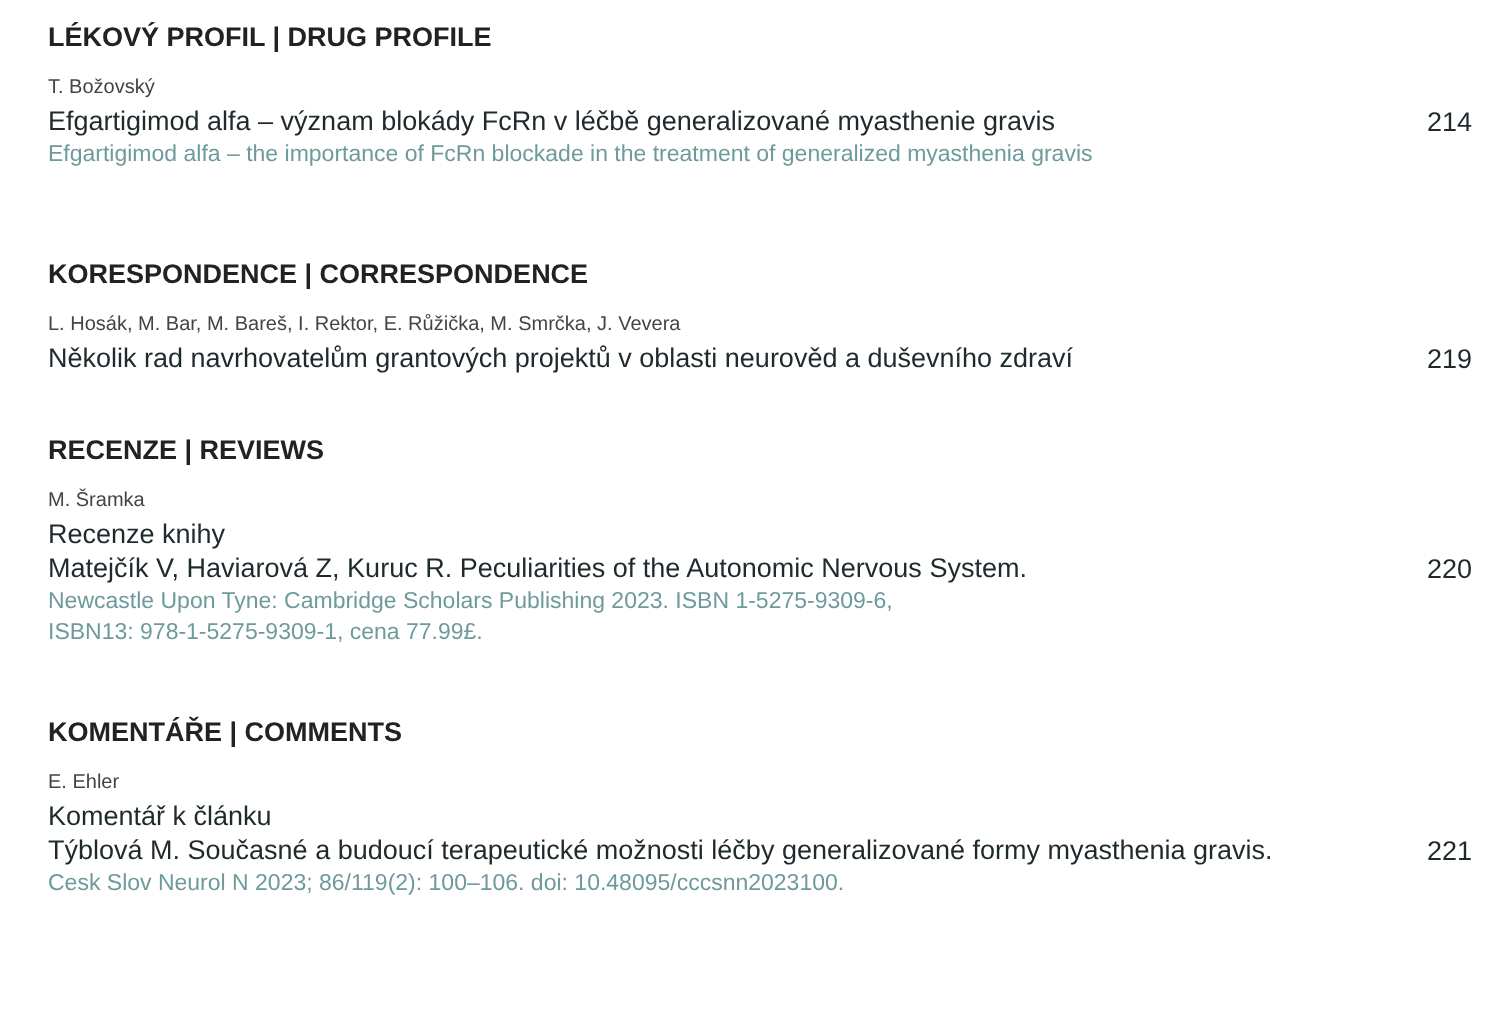LÉKOVÝ PROFIL | DRUG PROFILE
T. Božovský
Efgartigimod alfa – význam blokády FcRn v léčbě generalizované myasthenie gravis
214
Efgartigimod alfa – the importance of FcRn blockade in the treatment of generalized myasthenia gravis
KORESPONDENCE | CORRESPONDENCE
L. Hosák, M. Bar, M. Bareš, I. Rektor, E. Růžička, M. Smrčka, J. Vevera
Několik rad navrhovatelům grantových projektů v oblasti neurověd a duševního zdraví
219
RECENZE | REVIEWS
M. Šramka
Recenze knihy
Matejčík V, Haviarová Z, Kuruc R. Peculiarities of the Autonomic Nervous System.
220
Newcastle Upon Tyne: Cambridge Scholars Publishing 2023. ISBN 1-5275-9309-6,
ISBN13: 978-1-5275-9309-1, cena 77.99£.
KOMENTÁŘE | COMMENTS
E. Ehler
Komentář k článku
Týblová M. Současné a budoucí terapeutické možnosti léčby generalizované formy myasthenia gravis.
221
Cesk Slov Neurol N 2023; 86/119(2): 100–106. doi: 10.48095/cccsnn2023100.